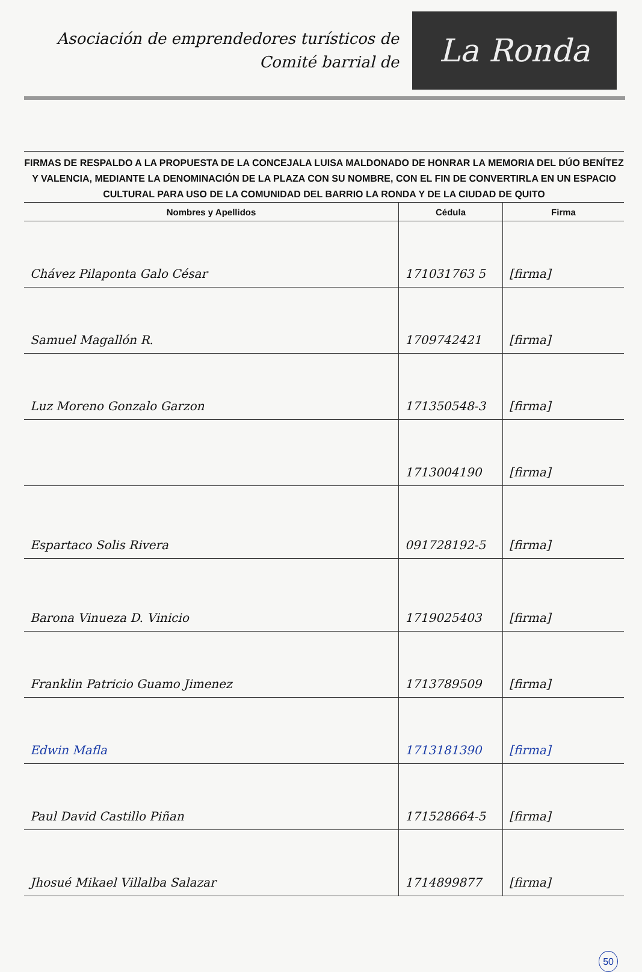Asociación de emprendedores turísticos de
Comité barrial de
La Ronda
FIRMAS DE RESPALDO A LA PROPUESTA DE LA CONCEJALA LUISA MALDONADO DE HONRAR LA MEMORIA DEL DÚO BENÍTEZ Y VALENCIA, MEDIANTE LA DENOMINACIÓN DE LA PLAZA CON SU NOMBRE, CON EL FIN DE CONVERTIRLA EN UN ESPACIO CULTURAL PARA USO DE LA COMUNIDAD DEL BARRIO LA RONDA Y DE LA CIUDAD DE QUITO
| Nombres y Apellidos | Cédula | Firma |
| --- | --- | --- |
| Chávez Pilaponta Galo César | 171031763 5 | [firma] |
| Samuel Magallón R. | 1709742421 | [firma] |
| Luz Moreno Gonzalo Garzon | 171350548-3 | [firma] |
| | 1713004190 | [firma] |
| Espartaco Solis Rivera | 091728192-5 | [firma] |
| Barona Vinueza D. Vinicio | 1719025403 | [firma] |
| Franklin Patricio Guamo Jimenez | 1713789509 | [firma] |
| Edwin Mafla | 1713181390 | [firma] |
| Paul David Castillo Piñan | 171528664-5 | [firma] |
| Jhosué Mikael Villalba Salazar | 1714899877 | [firma] |
50